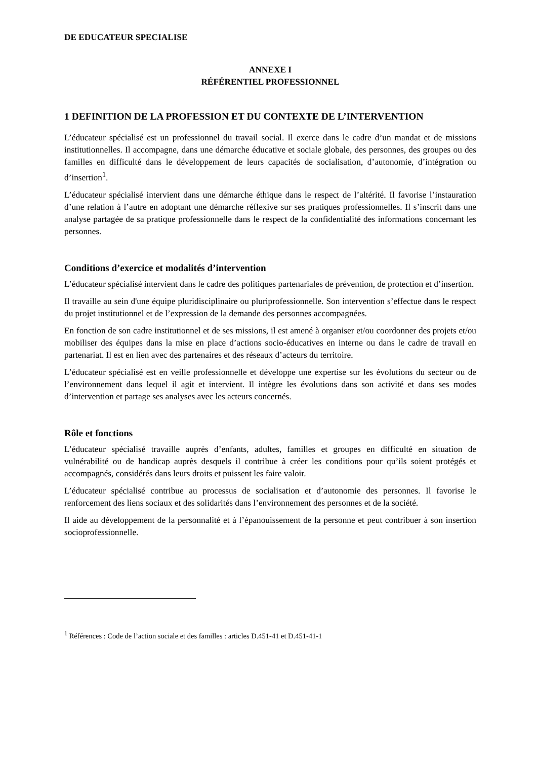DE EDUCATEUR SPECIALISE
ANNEXE I
RÉFÉRENTIEL PROFESSIONNEL
1 DEFINITION DE LA PROFESSION ET DU CONTEXTE DE L’INTERVENTION
L’éducateur spécialisé est un professionnel du travail social. Il exerce dans le cadre d’un mandat et de missions institutionnelles. Il accompagne, dans une démarche éducative et sociale globale, des personnes, des groupes ou des familles en difficulté dans le développement de leurs capacités de socialisation, d’autonomie, d’intégration ou d’insertion<sup>1</sup>.
L’éducateur spécialisé intervient dans une démarche éthique dans le respect de l’altérité. Il favorise l’instauration d’une relation à l’autre en adoptant une démarche réflexive sur ses pratiques professionnelles. Il s’inscrit dans une analyse partagée de sa pratique professionnelle dans le respect de la confidentialité des informations concernant les personnes.
Conditions d’exercice et modalités d’intervention
L’éducateur spécialisé intervient dans le cadre des politiques partenariales de prévention, de protection et d’insertion.
Il travaille au sein d'une équipe pluridisciplinaire ou pluriprofessionnelle. Son intervention s’effectue dans le respect du projet institutionnel et de l’expression de la demande des personnes accompagnées.
En fonction de son cadre institutionnel et de ses missions, il est amené à organiser et/ou coordonner des projets et/ou mobiliser des équipes dans la mise en place d’actions socio-éducatives en interne ou dans le cadre de travail en partenariat. Il est en lien avec des partenaires et des réseaux d’acteurs du territoire.
L’éducateur spécialisé est en veille professionnelle et développe une expertise sur les évolutions du secteur ou de l’environnement dans lequel il agit et intervient. Il intègre les évolutions dans son activité et dans ses modes d’intervention et partage ses analyses avec les acteurs concernés.
Rôle et fonctions
L’éducateur spécialisé travaille auprès d’enfants, adultes, familles et groupes en difficulté en situation de vulnérabilité ou de handicap auprès desquels il contribue à créer les conditions pour qu’ils soient protégés et accompagnés, considérés dans leurs droits et puissent les faire valoir.
L’éducateur spécialisé contribue au processus de socialisation et d’autonomie des personnes. Il favorise le renforcement des liens sociaux et des solidarités dans l’environnement des personnes et de la société.
Il aide au développement de la personnalité et à l’épanouissement de la personne et peut contribuer à son insertion socioprofessionnelle.
<sup>1</sup> Références : Code de l’action sociale et des familles : articles D.451-41 et D.451-41-1